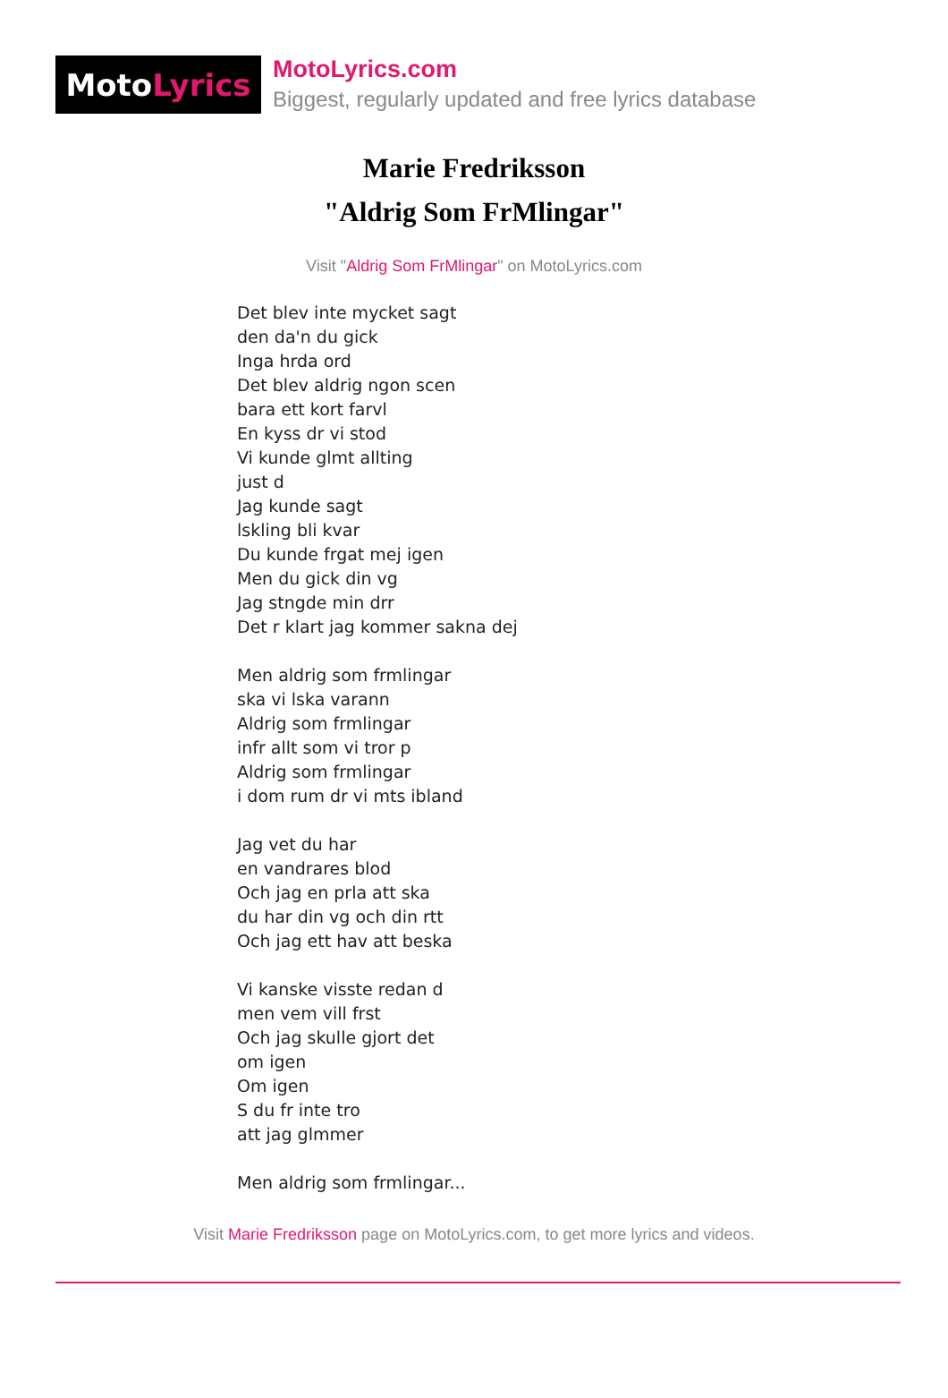Moto Lyrics
MotoLyrics.com
Biggest, regularly updated and free lyrics database
Marie Fredriksson
"Aldrig Som FrMlingar"
Visit "Aldrig Som FrMlingar" on MotoLyrics.com
Det blev inte mycket sagt
den da'n du gick
Inga hrda ord
Det blev aldrig ngon scen
bara ett kort farvl
En kyss dr vi stod
Vi kunde glmt allting
just d
Jag kunde sagt
lskling bli kvar
Du kunde frgat mej igen
Men du gick din vg
Jag stngde min drr
Det r klart jag kommer sakna dej
Men aldrig som frmlingar
ska vi lska varann
Aldrig som frmlingar
infr allt som vi tror p
Aldrig som frmlingar
i dom rum dr vi mts ibland
Jag vet du har
en vandrares blod
Och jag en prla att ska
du har din vg och din rtt
Och jag ett hav att beska
Vi kanske visste redan d
men vem vill frst
Och jag skulle gjort det
om igen
Om igen
S du fr inte tro
att jag glmmer
Men aldrig som frmlingar...
Visit Marie Fredriksson page on MotoLyrics.com, to get more lyrics and videos.